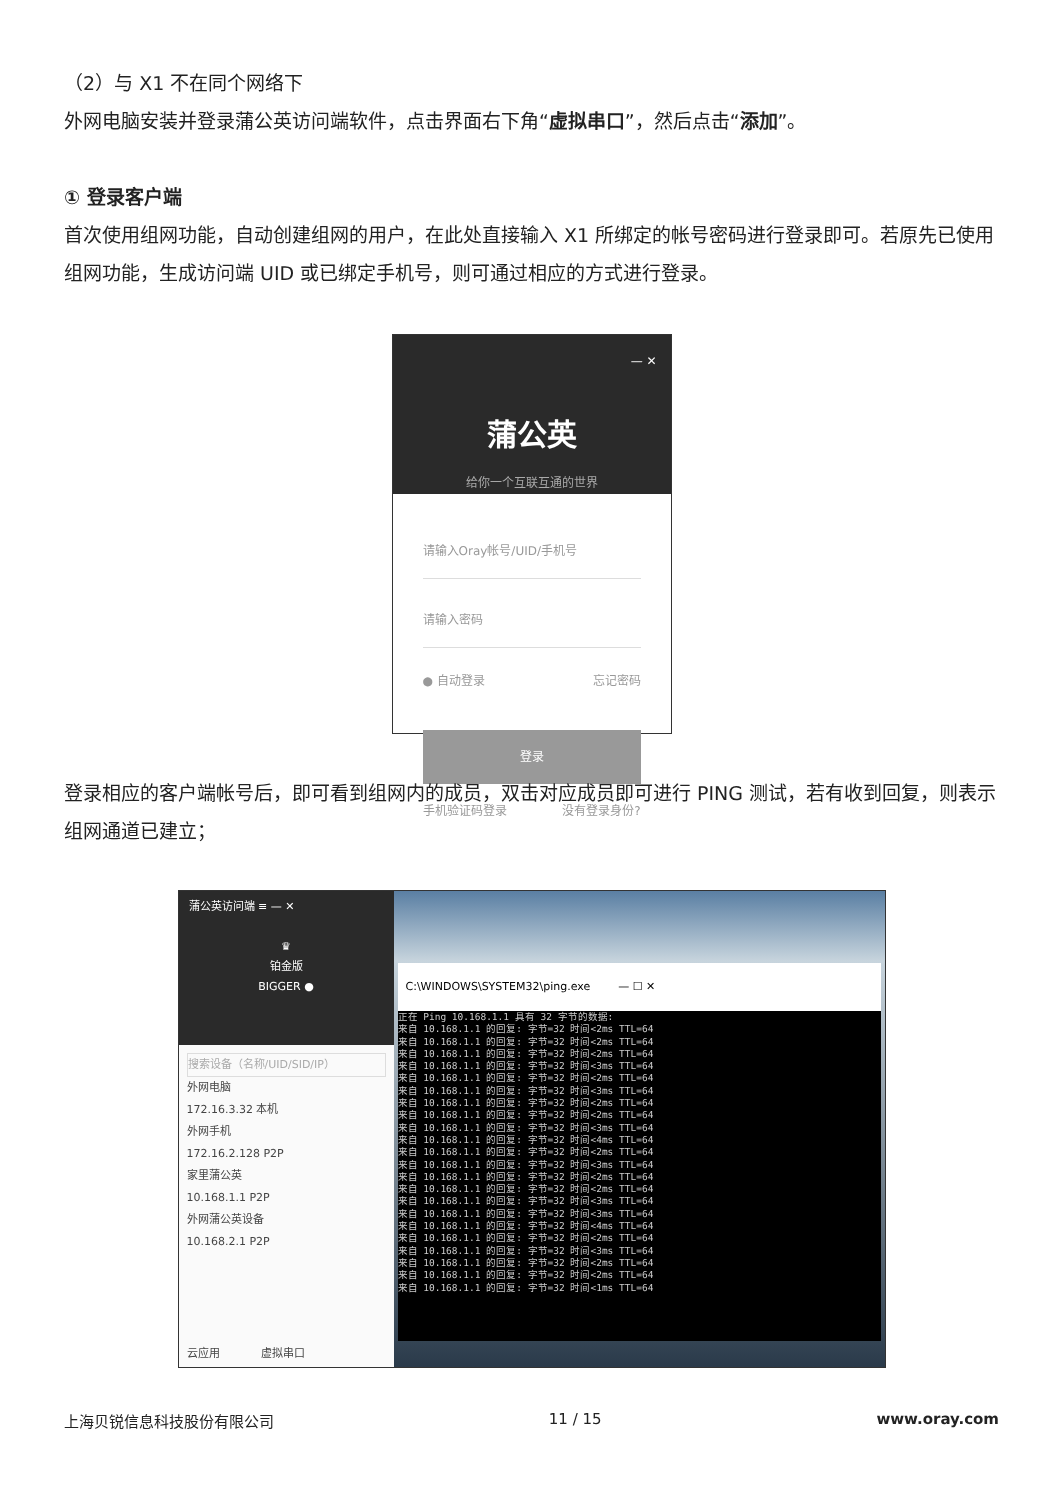（2）与 X1 不在同个网络下
外网电脑安装并登录蒲公英访问端软件，点击界面右下角“虚拟串口”，然后点击“添加”。
① 登录客户端
首次使用组网功能，自动创建组网的用户，在此处直接输入 X1 所绑定的帐号密码进行登录即可。若原先已使用组网功能，生成访问端 UID 或已绑定手机号，则可通过相应的方式进行登录。
— ✕
蒲公英
给你一个互联互通的世界
请输入Oray帐号/UID/手机号
请输入密码
● 自动登录 忘记密码
登录
手机验证码登录 没有登录身份?
登录相应的客户端帐号后，即可看到组网内的成员，双击对应成员即可进行 PING 测试，若有收到回复，则表示组网通道已建立；
蒲公英访问端 ≡ — ✕
♛
铂金版
BIGGER ●
搜索设备（名称/UID/SID/IP）
外网电脑
172.16.3.32 本机
外网手机
172.16.2.128 P2P
家里蒲公英
10.168.1.1 P2P
外网蒲公英设备
10.168.2.1 P2P
云应用 虚拟串口
C:\WINDOWS\SYSTEM32\ping.exe — ☐ ✕
正在 Ping 10.168.1.1 具有 32 字节的数据:
来自 10.168.1.1 的回复: 字节=32 时间<2ms TTL=64
来自 10.168.1.1 的回复: 字节=32 时间<2ms TTL=64
来自 10.168.1.1 的回复: 字节=32 时间<2ms TTL=64
来自 10.168.1.1 的回复: 字节=32 时间<3ms TTL=64
来自 10.168.1.1 的回复: 字节=32 时间<2ms TTL=64
来自 10.168.1.1 的回复: 字节=32 时间<3ms TTL=64
来自 10.168.1.1 的回复: 字节=32 时间<2ms TTL=64
来自 10.168.1.1 的回复: 字节=32 时间<2ms TTL=64
来自 10.168.1.1 的回复: 字节=32 时间<3ms TTL=64
来自 10.168.1.1 的回复: 字节=32 时间<4ms TTL=64
来自 10.168.1.1 的回复: 字节=32 时间<2ms TTL=64
来自 10.168.1.1 的回复: 字节=32 时间<3ms TTL=64
来自 10.168.1.1 的回复: 字节=32 时间<2ms TTL=64
来自 10.168.1.1 的回复: 字节=32 时间<2ms TTL=64
来自 10.168.1.1 的回复: 字节=32 时间<3ms TTL=64
来自 10.168.1.1 的回复: 字节=32 时间<3ms TTL=64
来自 10.168.1.1 的回复: 字节=32 时间<4ms TTL=64
来自 10.168.1.1 的回复: 字节=32 时间<2ms TTL=64
来自 10.168.1.1 的回复: 字节=32 时间<3ms TTL=64
来自 10.168.1.1 的回复: 字节=32 时间<2ms TTL=64
来自 10.168.1.1 的回复: 字节=32 时间<2ms TTL=64
来自 10.168.1.1 的回复: 字节=32 时间<1ms TTL=64
上海贝锐信息科技股份有限公司 11 / 15 www.oray.com